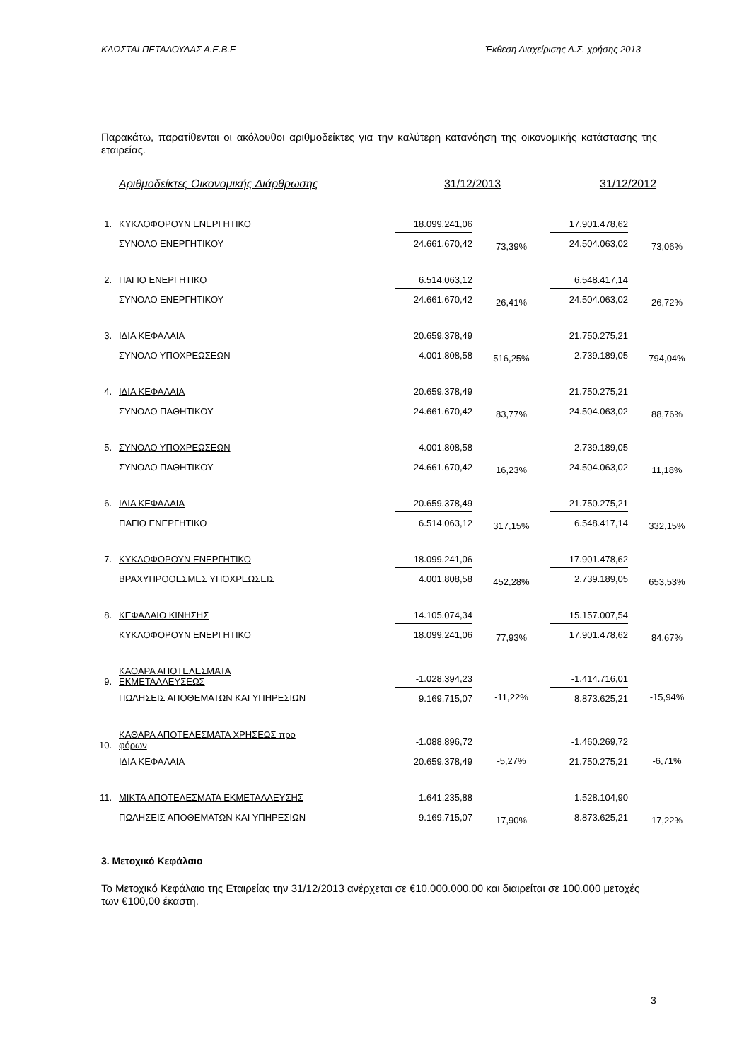ΚΛΩΣΤΑΙ ΠΕΤΑΛΟΥΔΑΣ Α.Ε.Β.Ε Έκθεση Διαχείρισης Δ.Σ. χρήσης 2013
Παρακάτω, παρατίθενται οι ακόλουθοι αριθμοδείκτες για την καλύτερη κατανόηση της οικονομικής κατάστασης της εταιρείας.
| | Αριθμοδείκτες Οικονομικής Διάρθρωσης | 31/12/2013 | | 31/12/2012 | |
| --- | --- | --- | --- | --- | --- |
| 1. | ΚΥΚΛΟΦΟΡΟΥΝ ΕΝΕΡΓΗΤΙΚΟ | 18.099.241,06 | 73,39% | 17.901.478,62 | 73,06% |
| | ΣΥΝΟΛΟ ΕΝΕΡΓΗΤΙΚΟΥ | 24.661.670,42 | | 24.504.063,02 | |
| 2. | ΠΑΓΙΟ ΕΝΕΡΓΗΤΙΚΟ | 6.514.063,12 | 26,41% | 6.548.417,14 | 26,72% |
| | ΣΥΝΟΛΟ ΕΝΕΡΓΗΤΙΚΟΥ | 24.661.670,42 | | 24.504.063,02 | |
| 3. | ΙΔΙΑ ΚΕΦΑΛΑΙΑ | 20.659.378,49 | 516,25% | 21.750.275,21 | 794,04% |
| | ΣΥΝΟΛΟ ΥΠΟΧΡΕΩΣΕΩΝ | 4.001.808,58 | | 2.739.189,05 | |
| 4. | ΙΔΙΑ ΚΕΦΑΛΑΙΑ | 20.659.378,49 | 83,77% | 21.750.275,21 | 88,76% |
| | ΣΥΝΟΛΟ ΠΑΘΗΤΙΚΟΥ | 24.661.670,42 | | 24.504.063,02 | |
| 5. | ΣΥΝΟΛΟ ΥΠΟΧΡΕΩΣΕΩΝ | 4.001.808,58 | 16,23% | 2.739.189,05 | 11,18% |
| | ΣΥΝΟΛΟ ΠΑΘΗΤΙΚΟΥ | 24.661.670,42 | | 24.504.063,02 | |
| 6. | ΙΔΙΑ ΚΕΦΑΛΑΙΑ | 20.659.378,49 | 317,15% | 21.750.275,21 | 332,15% |
| | ΠΑΓΙΟ ΕΝΕΡΓΗΤΙΚΟ | 6.514.063,12 | | 6.548.417,14 | |
| 7. | ΚΥΚΛΟΦΟΡΟΥΝ ΕΝΕΡΓΗΤΙΚΟ | 18.099.241,06 | 452,28% | 17.901.478,62 | 653,53% |
| | ΒΡΑΧΥΠΡΟΘΕΣΜΕΣ ΥΠΟΧΡΕΩΣΕΙΣ | 4.001.808,58 | | 2.739.189,05 | |
| 8. | ΚΕΦΑΛΑΙΟ ΚΙΝΗΣΗΣ | 14.105.074,34 | 77,93% | 15.157.007,54 | 84,67% |
| | ΚΥΚΛΟΦΟΡΟΥΝ ΕΝΕΡΓΗΤΙΚΟ | 18.099.241,06 | | 17.901.478,62 | |
| 9. | ΚΑΘΑΡΑ ΑΠΟΤΕΛΕΣΜΑΤΑ ΕΚΜΕΤΑΛΛΕΥΣΕΩΣ | -1.028.394,23 | -11,22% | -1.414.716,01 | -15,94% |
| | ΠΩΛΗΣΕΙΣ ΑΠΟΘΕΜΑΤΩΝ ΚΑΙ ΥΠΗΡΕΣΙΩΝ | 9.169.715,07 | | 8.873.625,21 | |
| 10. | ΚΑΘΑΡΑ ΑΠΟΤΕΛΕΣΜΑΤΑ ΧΡΗΣΕΩΣ προ φόρων | -1.088.896,72 | -5,27% | -1.460.269,72 | -6,71% |
| | ΙΔΙΑ ΚΕΦΑΛΑΙΑ | 20.659.378,49 | | 21.750.275,21 | |
| 11. | ΜΙΚΤΑ ΑΠΟΤΕΛΕΣΜΑΤΑ ΕΚΜΕΤΑΛΛΕΥΣΗΣ | 1.641.235,88 | 17,90% | 1.528.104,90 | 17,22% |
| | ΠΩΛΗΣΕΙΣ ΑΠΟΘΕΜΑΤΩΝ ΚΑΙ ΥΠΗΡΕΣΙΩΝ | 9.169.715,07 | | 8.873.625,21 | |
3. Μετοχικό Κεφάλαιο
Το Μετοχικό Κεφάλαιο της Εταιρείας την 31/12/2013 ανέρχεται σε €10.000.000,00 και διαιρείται σε 100.000 μετοχές των €100,00 έκαστη.
3